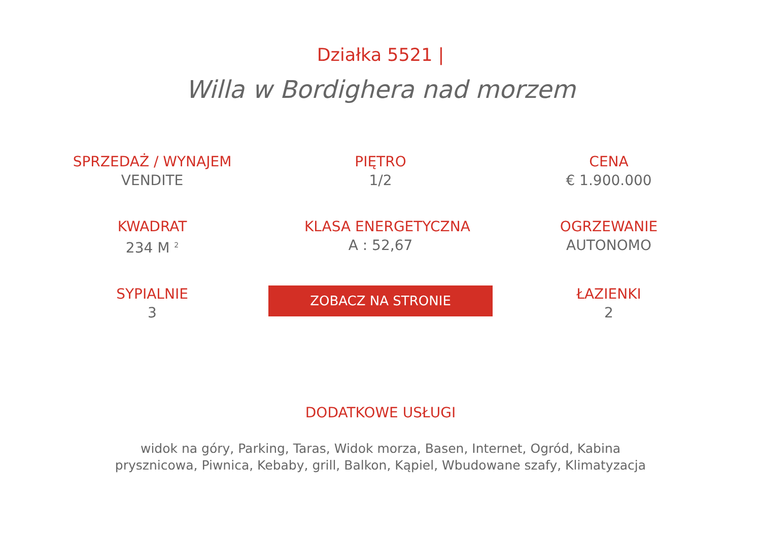Działka 5521 |
Willa w Bordighera nad morzem
SPRZEDAŻ / WYNAJEM
VENDITE
PIĘTRO
1/2
CENA
€ 1.900.000
KWADRAT
234 M <sup>2</sup>
KLASA ENERGETYCZNA
A : 52,67
OGRZEWANIE
AUTONOMO
SYPIALNIE
3
ZOBACZ NA STRONIE
ŁAZIENKI
2
DODATKOWE USŁUGI
widok na góry, Parking, Taras, Widok morza, Basen, Internet, Ogród, Kabina prysznicowa, Piwnica, Kebaby, grill, Balkon, Kąpiel, Wbudowane szafy, Klimatyzacja